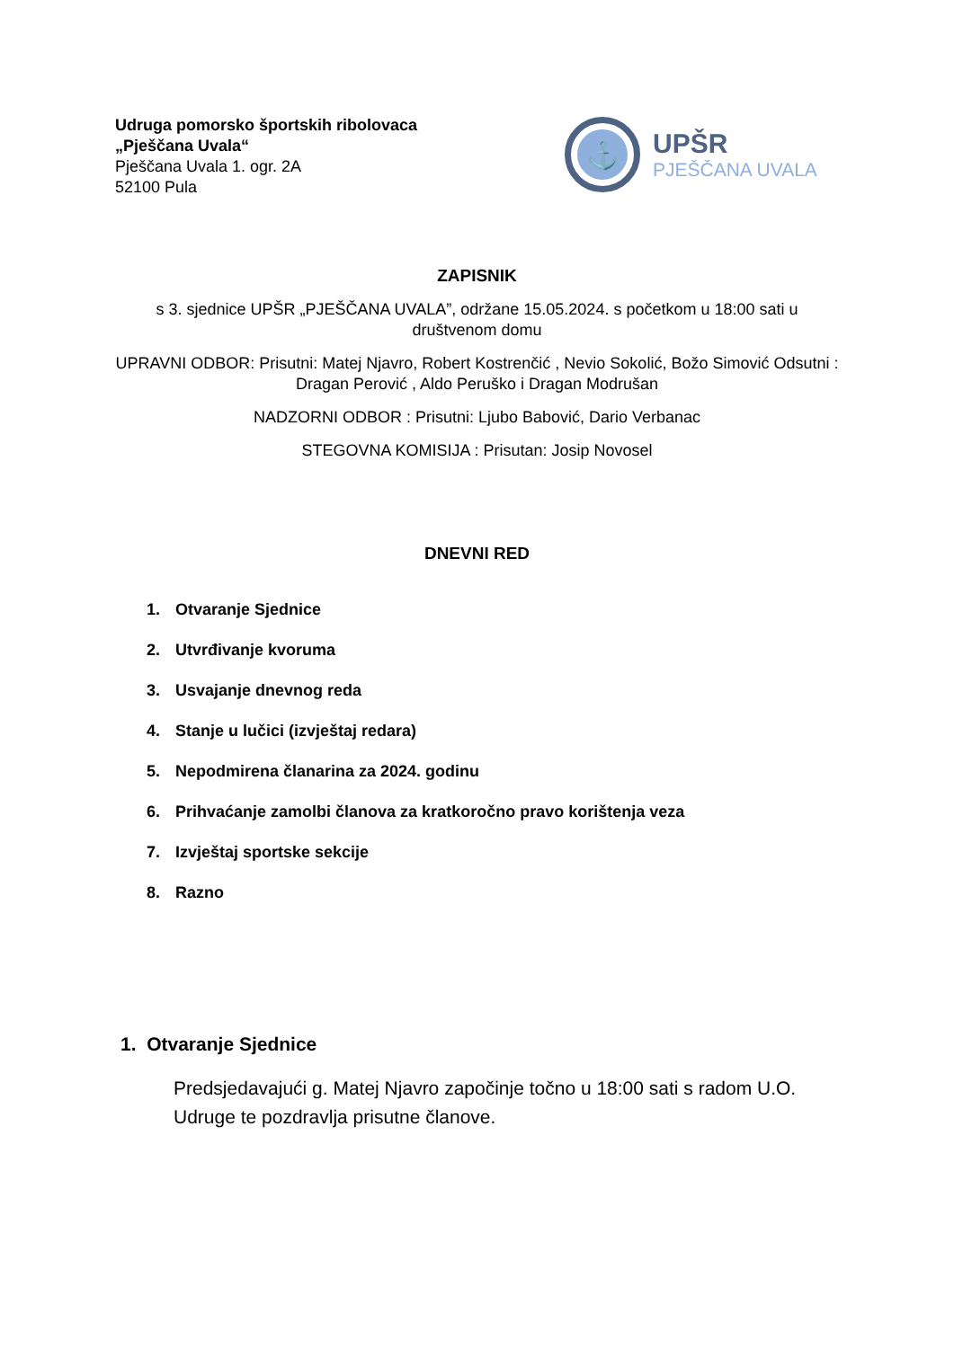Udruga pomorsko športskih ribolovaca
„Pješčana Uvala“
Pješčana Uvala 1. ogr. 2A
52100 Pula
⚓
UPŠR
PJEŠČANA UVALA
ZAPISNIK
s 3. sjednice UPŠR „PJEŠČANA UVALA”, održane 15.05.2024. s početkom u 18:00 sati u društvenom domu
UPRAVNI ODBOR: Prisutni: Matej Njavro, Robert Kostrenčić , Nevio Sokolić, Božo Simović Odsutni : Dragan Perović , Aldo Peruško i Dragan Modrušan
NADZORNI ODBOR : Prisutni: Ljubo Babović, Dario Verbanac
STEGOVNA KOMISIJA : Prisutan: Josip Novosel
DNEVNI RED
1. Otvaranje Sjednice
2. Utvrđivanje kvoruma
3. Usvajanje dnevnog reda
4. Stanje u lučici (izvještaj redara)
5. Nepodmirena članarina za 2024. godinu
6. Prihvaćanje zamolbi članova za kratkoročno pravo korištenja veza
7. Izvještaj sportske sekcije
8. Razno
1. Otvaranje Sjednice
Predsjedavajući g. Matej Njavro započinje točno u 18:00 sati s radom U.O. Udruge te pozdravlja prisutne članove.